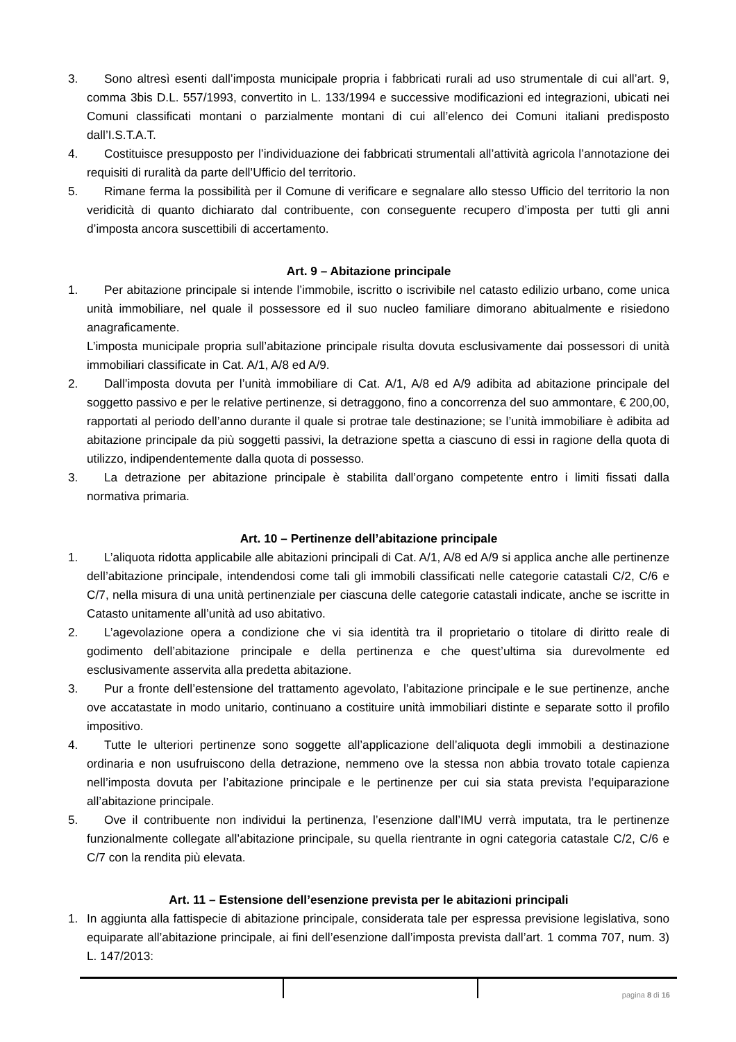3. Sono altresì esenti dall’imposta municipale propria i fabbricati rurali ad uso strumentale di cui all’art. 9, comma 3bis D.L. 557/1993, convertito in L. 133/1994 e successive modificazioni ed integrazioni, ubicati nei Comuni classificati montani o parzialmente montani di cui all’elenco dei Comuni italiani predisposto dall’I.S.T.A.T.
4. Costituisce presupposto per l’individuazione dei fabbricati strumentali all’attività agricola l’annotazione dei requisiti di ruralità da parte dell’Ufficio del territorio.
5. Rimane ferma la possibilità per il Comune di verificare e segnalare allo stesso Ufficio del territorio la non veridicità di quanto dichiarato dal contribuente, con conseguente recupero d’imposta per tutti gli anni d’imposta ancora suscettibili di accertamento.
Art. 9 – Abitazione principale
1. Per abitazione principale si intende l’immobile, iscritto o iscrivibile nel catasto edilizio urbano, come unica unità immobiliare, nel quale il possessore ed il suo nucleo familiare dimorano abitualmente e risiedono anagraficamente.
L’imposta municipale propria sull’abitazione principale risulta dovuta esclusivamente dai possessori di unità immobiliari classificate in Cat. A/1, A/8 ed A/9.
2. Dall’imposta dovuta per l’unità immobiliare di Cat. A/1, A/8 ed A/9 adibita ad abitazione principale del soggetto passivo e per le relative pertinenze, si detraggono, fino a concorrenza del suo ammontare, € 200,00, rapportati al periodo dell’anno durante il quale si protrae tale destinazione; se l’unità immobiliare è adibita ad abitazione principale da più soggetti passivi, la detrazione spetta a ciascuno di essi in ragione della quota di utilizzo, indipendentemente dalla quota di possesso.
3. La detrazione per abitazione principale è stabilita dall’organo competente entro i limiti fissati dalla normativa primaria.
Art. 10 – Pertinenze dell’abitazione principale
1. L’aliquota ridotta applicabile alle abitazioni principali di Cat. A/1, A/8 ed A/9 si applica anche alle pertinenze dell’abitazione principale, intendendosi come tali gli immobili classificati nelle categorie catastali C/2, C/6 e C/7, nella misura di una unità pertinenziale per ciascuna delle categorie catastali indicate, anche se iscritte in Catasto unitamente all’unità ad uso abitativo.
2. L’agevolazione opera a condizione che vi sia identità tra il proprietario o titolare di diritto reale di godimento dell’abitazione principale e della pertinenza e che quest’ultima sia durevolmente ed esclusivamente asservita alla predetta abitazione.
3. Pur a fronte dell’estensione del trattamento agevolato, l’abitazione principale e le sue pertinenze, anche ove accatastate in modo unitario, continuano a costituire unità immobiliari distinte e separate sotto il profilo impositivo.
4. Tutte le ulteriori pertinenze sono soggette all’applicazione dell’aliquota degli immobili a destinazione ordinaria e non usufruiscono della detrazione, nemmeno ove la stessa non abbia trovato totale capienza nell’imposta dovuta per l’abitazione principale e le pertinenze per cui sia stata prevista l’equiparazione all’abitazione principale.
5. Ove il contribuente non individui la pertinenza, l’esenzione dall’IMU verrà imputata, tra le pertinenze funzionalmente collegate all’abitazione principale, su quella rientrante in ogni categoria catastale C/2, C/6 e C/7 con la rendita più elevata.
Art. 11 – Estensione dell’esenzione prevista per le abitazioni principali
1. In aggiunta alla fattispecie di abitazione principale, considerata tale per espressa previsione legislativa, sono equiparate all’abitazione principale, ai fini dell’esenzione dall’imposta prevista dall’art. 1 comma 707, num. 3) L. 147/2013:
pagina 8 di 16